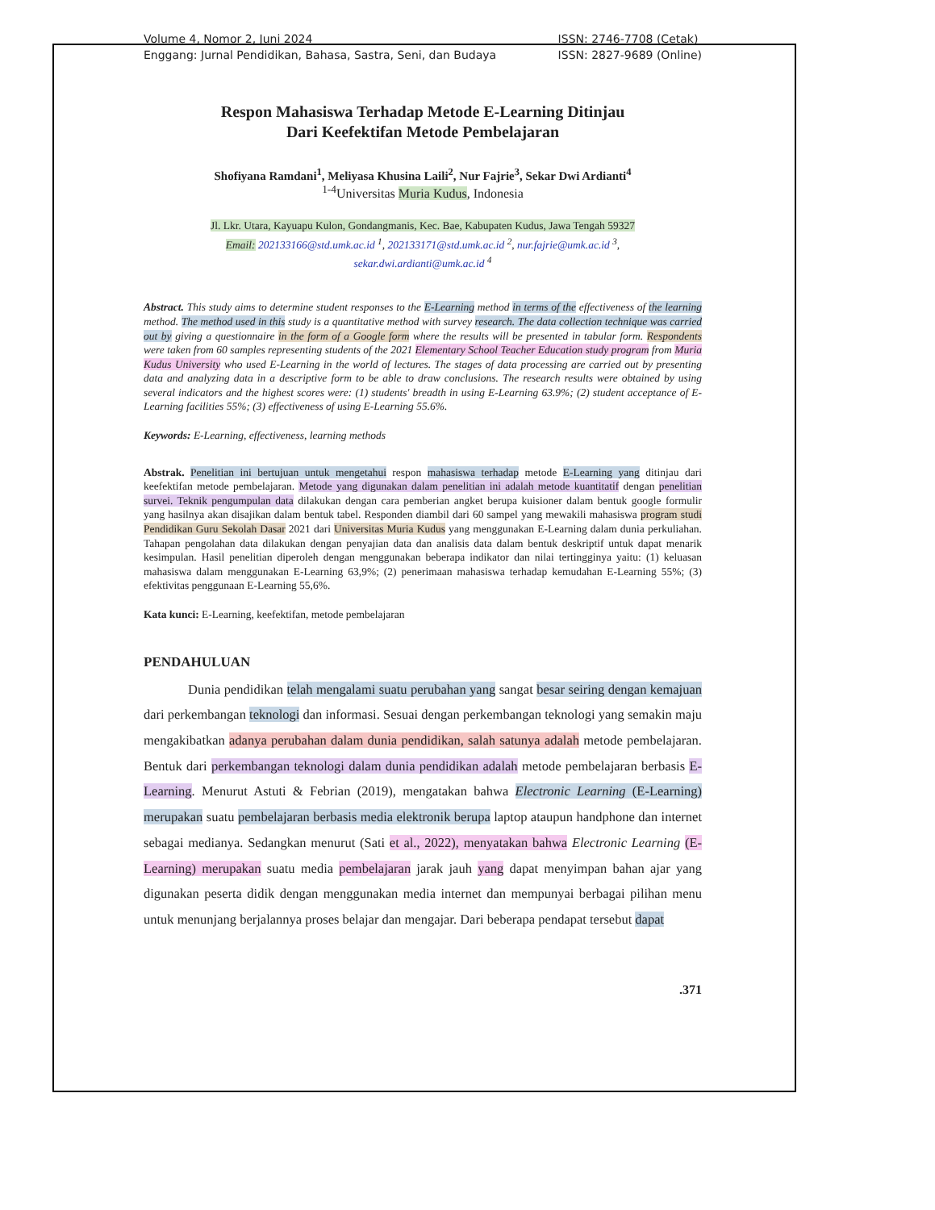Volume 4, Nomor 2, Juni 2024
Enggang: Jurnal Pendidikan, Bahasa, Sastra, Seni, dan Budaya
ISSN: 2746-7708 (Cetak)
ISSN: 2827-9689 (Online)
Respon Mahasiswa Terhadap Metode E-Learning Ditinjau
Dari Keefektifan Metode Pembelajaran
Shofiyana Ramdani<sup>1</sup>, Meliyasa Khusina Laili<sup>2</sup>, Nur Fajrie<sup>3</sup>, Sekar Dwi Ardianti<sup>4</sup>
<sup>1-4</sup>Universitas Muria Kudus, Indonesia
Jl. Lkr. Utara, Kayuapu Kulon, Gondangmanis, Kec. Bae, Kabupaten Kudus, Jawa Tengah 59327
Email: 202133166@std.umk.ac.id <sup>1</sup>, 202133171@std.umk.ac.id <sup>2</sup>, nur.fajrie@umk.ac.id <sup>3</sup>,
sekar.dwi.ardianti@umk.ac.id <sup>4</sup>
Abstract. This study aims to determine student responses to the E-Learning method in terms of the effectiveness of the learning method. The method used in this study is a quantitative method with survey research. The data collection technique was carried out by giving a questionnaire in the form of a Google form where the results will be presented in tabular form. Respondents were taken from 60 samples representing students of the 2021 Elementary School Teacher Education study program from Muria Kudus University who used E-Learning in the world of lectures. The stages of data processing are carried out by presenting data and analyzing data in a descriptive form to be able to draw conclusions. The research results were obtained by using several indicators and the highest scores were: (1) students' breadth in using E-Learning 63.9%; (2) student acceptance of E-Learning facilities 55%; (3) effectiveness of using E-Learning 55.6%.
Keywords: E-Learning, effectiveness, learning methods
Abstrak. Penelitian ini bertujuan untuk mengetahui respon mahasiswa terhadap metode E-Learning yang ditinjau dari keefektifan metode pembelajaran. Metode yang digunakan dalam penelitian ini adalah metode kuantitatif dengan penelitian survei. Teknik pengumpulan data dilakukan dengan cara pemberian angket berupa kuisioner dalam bentuk google formulir yang hasilnya akan disajikan dalam bentuk tabel. Responden diambil dari 60 sampel yang mewakili mahasiswa program studi Pendidikan Guru Sekolah Dasar 2021 dari Universitas Muria Kudus yang menggunakan E-Learning dalam dunia perkuliahan. Tahapan pengolahan data dilakukan dengan penyajian data dan analisis data dalam bentuk deskriptif untuk dapat menarik kesimpulan. Hasil penelitian diperoleh dengan menggunakan beberapa indikator dan nilai tertingginya yaitu: (1) keluasan mahasiswa dalam menggunakan E-Learning 63,9%; (2) penerimaan mahasiswa terhadap kemudahan E-Learning 55%; (3) efektivitas penggunaan E-Learning 55,6%.
Kata kunci: E-Learning, keefektifan, metode pembelajaran
PENDAHULUAN
Dunia pendidikan telah mengalami suatu perubahan yang sangat besar seiring dengan kemajuan dari perkembangan teknologi dan informasi. Sesuai dengan perkembangan teknologi yang semakin maju mengakibatkan adanya perubahan dalam dunia pendidikan, salah satunya adalah metode pembelajaran. Bentuk dari perkembangan teknologi dalam dunia pendidikan adalah metode pembelajaran berbasis E-Learning. Menurut Astuti & Febrian (2019), mengatakan bahwa Electronic Learning (E-Learning) merupakan suatu pembelajaran berbasis media elektronik berupa laptop ataupun handphone dan internet sebagai medianya. Sedangkan menurut (Sati et al., 2022), menyatakan bahwa Electronic Learning (E-Learning) merupakan suatu media pembelajaran jarak jauh yang dapat menyimpan bahan ajar yang digunakan peserta didik dengan menggunakan media internet dan mempunyai berbagai pilihan menu untuk menunjang berjalannya proses belajar dan mengajar. Dari beberapa pendapat tersebut dapat
.371